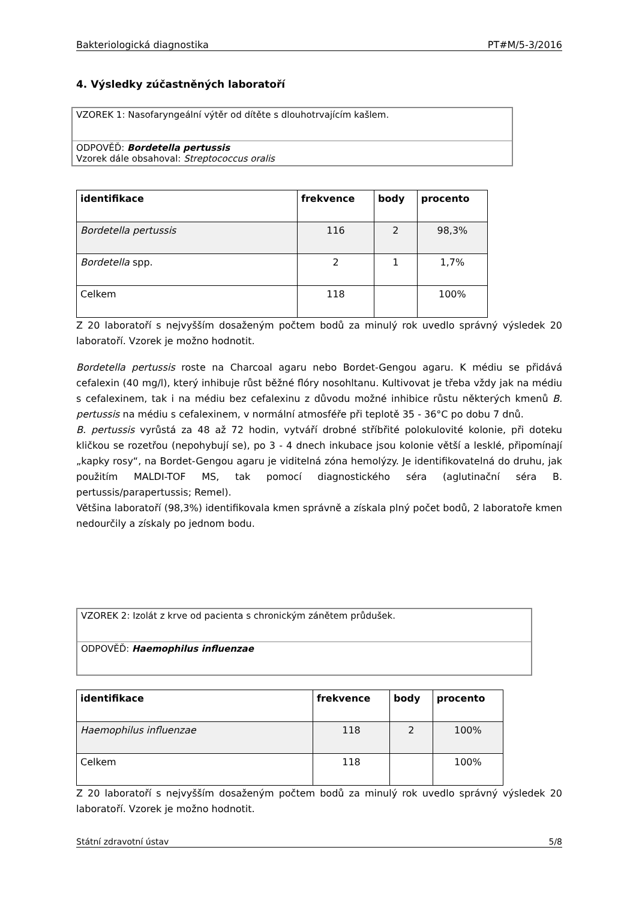Bakteriologická diagnostika PT#M/5-3/2016
4. Výsledky zúčastněných laboratoří
VZOREK 1: Nasofaryngeální výtěr od dítěte s dlouhotrvajícím kašlem.
ODPOVĚĎ: Bordetella pertussis
Vzorek dále obsahoval: Streptococcus oralis
| identifikace | frekvence | body | procento |
| --- | --- | --- | --- |
| Bordetella pertussis | 116 | 2 | 98,3% |
| Bordetella spp. | 2 | 1 | 1,7% |
| Celkem | 118 | | 100% |
Z 20 laboratoří s nejvyšším dosaženým počtem bodů za minulý rok uvedlo správný výsledek 20 laboratoří. Vzorek je možno hodnotit.
Bordetella pertussis roste na Charcoal agaru nebo Bordet-Gengou agaru. K médiu se přidává cefalexin (40 mg/l), který inhibuje růst běžné flóry nosohltanu. Kultivovat je třeba vždy jak na médiu s cefalexinem, tak i na médiu bez cefalexinu z důvodu možné inhibice růstu některých kmenů B. pertussis na médiu s cefalexinem, v normální atmosféře při teplotě 35 - 36°C po dobu 7 dnů.
B. pertussis vyrůstá za 48 až 72 hodin, vytváří drobné stříbřité polokulovité kolonie, při doteku kličkou se rozetřou (nepohybují se), po 3 - 4 dnech inkubace jsou kolonie větší a lesklé, připomínají „kapky rosy“, na Bordet-Gengou agaru je viditelná zóna hemolýzy. Je identifikovatelná do druhu, jak použitím MALDI-TOF MS, tak pomocí diagnostického séra (aglutinační séra B. pertussis/parapertussis; Remel).
Většina laboratoří (98,3%) identifikovala kmen správně a získala plný počet bodů, 2 laboratoře kmen nedourčily a získaly po jednom bodu.
VZOREK 2: Izolát z krve od pacienta s chronickým zánětem průdušek.
ODPOVĚĎ: Haemophilus influenzae
| identifikace | frekvence | body | procento |
| --- | --- | --- | --- |
| Haemophilus influenzae | 118 | 2 | 100% |
| Celkem | 118 | | 100% |
Z 20 laboratoří s nejvyšším dosaženým počtem bodů za minulý rok uvedlo správný výsledek 20 laboratoří. Vzorek je možno hodnotit.
Státní zdravotní ústav 5/8